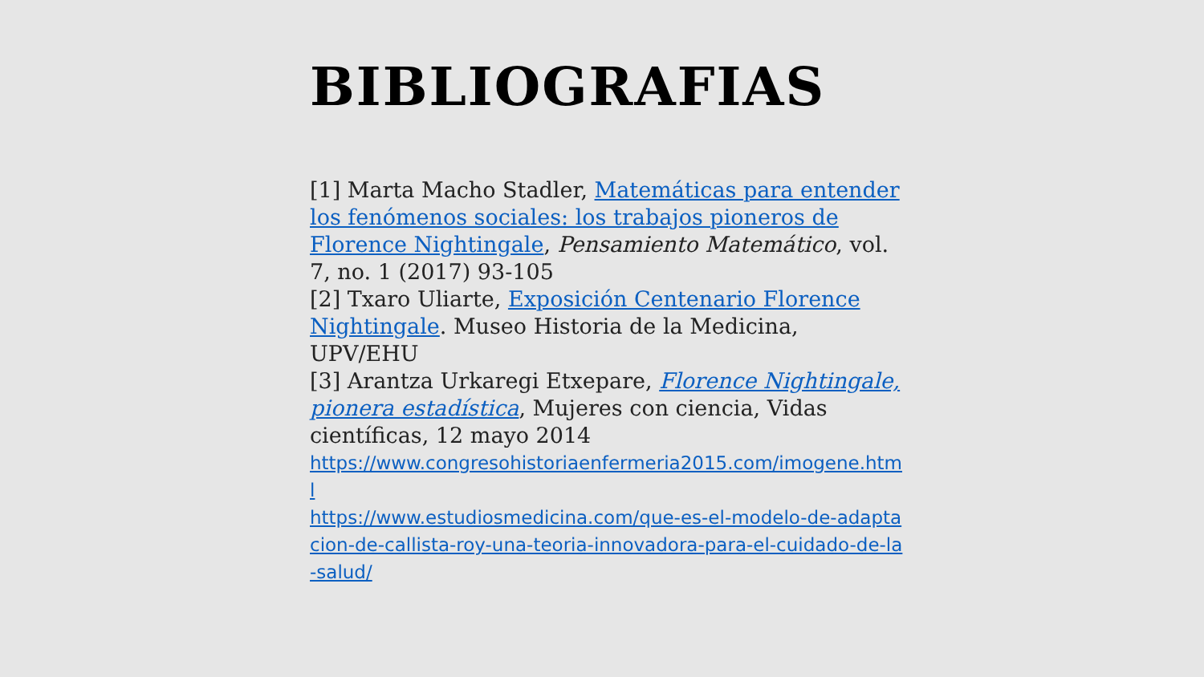BIBLIOGRAFIAS
[1] Marta Macho Stadler, Matemáticas para entender los fenómenos sociales: los trabajos pioneros de Florence Nightingale, Pensamiento Matemático, vol. 7, no. 1 (2017) 93-105
[2] Txaro Uliarte, Exposición Centenario Florence Nightingale. Museo Historia de la Medicina, UPV/EHU
[3] Arantza Urkaregi Etxepare, Florence Nightingale, pionera estadística, Mujeres con ciencia, Vidas científicas, 12 mayo 2014
https://www.congresohistoriaenfermeria2015.com/imogene.html
https://www.estudiosmedicina.com/que-es-el-modelo-de-adaptacion-de-callista-roy-una-teoria-innovadora-para-el-cuidado-de-la-salud/